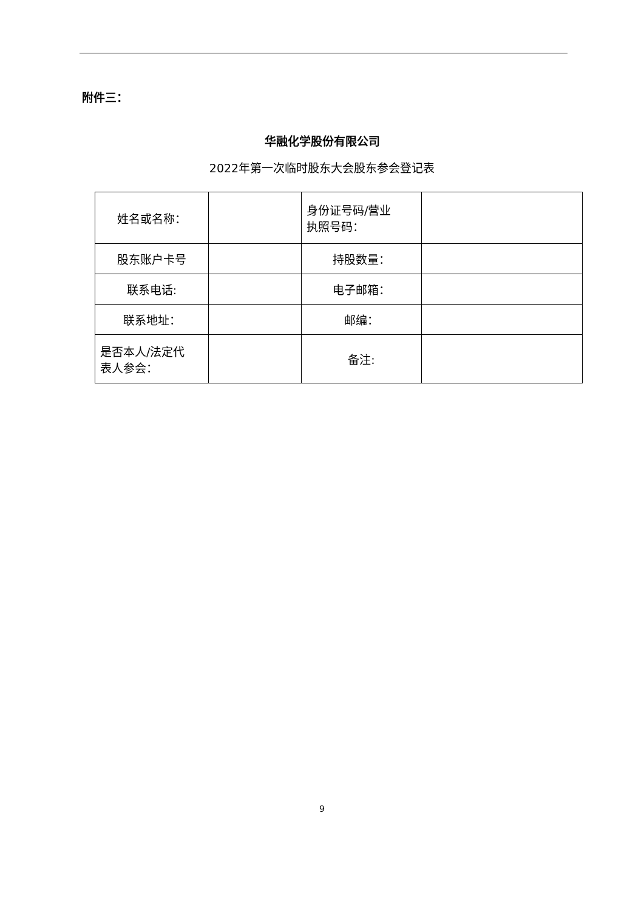附件三：
华融化学股份有限公司
2022年第一次临时股东大会股东参会登记表
| 姓名或名称： | | 身份证号码/营业 执照号码： | |
| 股东账户卡号 | | 持股数量： | |
| 联系电话: | | 电子邮箱： | |
| 联系地址： | | 邮编： | |
| 是否本人/法定代 表人参会： | | 备注: | |
9